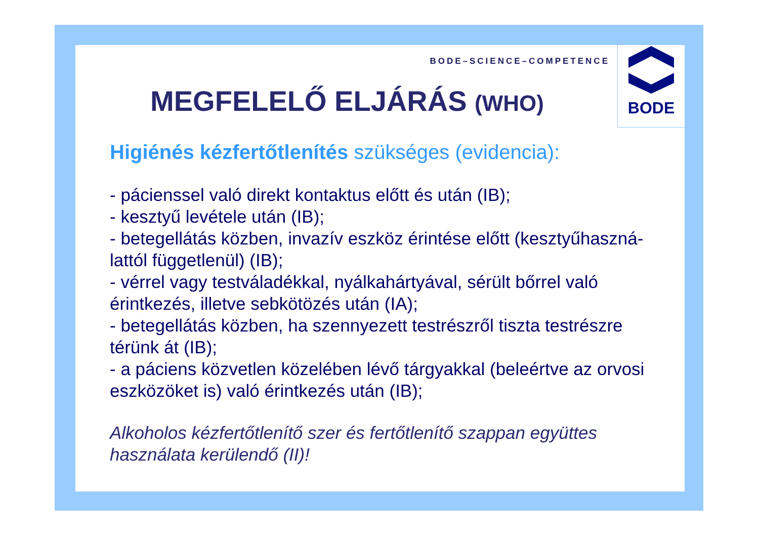BODE
BODE–SCIENCE–COMPETENCE
MEGFELELŐ ELJÁRÁS (WHO)
Higiénés kézfertőtlenítés szükséges (evidencia):
- pácienssel való direkt kontaktus előtt és után (IB);
- kesztyű levétele után (IB);
- betegellátás közben, invazív eszköz érintése előtt (kesztyűhaszná-lattól függetlenül) (IB);
- vérrel vagy testváladékkal, nyálkahártyával, sérült bőrrel való érintkezés, illetve sebkötözés után (IA);
- betegellátás közben, ha szennyezett testrészről tiszta testrészre térünk át (IB);
- a páciens közvetlen közelében lévő tárgyakkal (beleértve az orvosi eszközöket is) való érintkezés után (IB);
Alkoholos kézfertőtlenítő szer és fertőtlenítő szappan együttes használata kerülendő (II)!